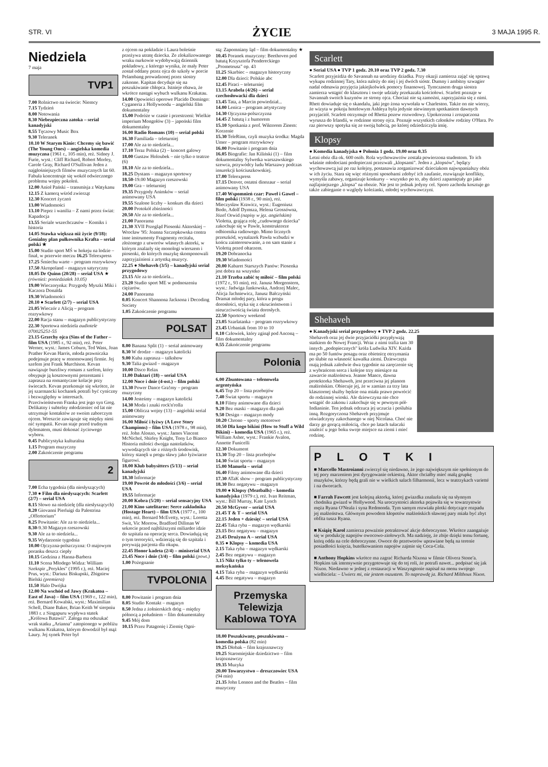STR. VI ŻYCIE 3 MAJA 1995 R.
Niedziela
7 maja
TVP1
7.00 Rolnictwo na świecie: Niemcy
7.15 Tydzień
8.00 Notowania
8.30 Niebezpieczna zatoka – serial kanadyjski
8.55 Tęczowy Music Box
9.30 Teleranek
10.10 W Starym Kinie: Chcemy się bawić (The Young Ones) – angielska komedia muzyczna (1961 r., 105 min), reż. Sidney J. Furie, wyst.: Cliff Richard, Robert Morley, Carole Gray, Richard O'Sullivan Jeden z najgłośniejszych filmów muzycznych lat 60. Fabuła koncentruje się wokół odwiecznego problemu wojny pokoleń.
12.00 Anioł Pański – transmisja z Watykanu
12.15 Z kamerą wśród zwierząt
12.30 Koncert życzeń
13.00 Wiadomości
13.10 Pieprz i wanilia – Z nami przez świat: Kapadocja
13.55 Seriale wszechczasów – Komiks i historia
14.05 Stawka większa niż życie (9/18): Genialny plan pułkownika Krafta – serial polski ★
15.00 Studio sport MŚ w hokeju na lodzie – finał, w przerwie meczu 16.25 Teleexpress
17.25 Śmiechu warte – program rozrywkowy
17.50 Akropoland – magazyn satyryczny
18.05 Dr Quinn (20/28) – serial USA ★ (również: poniedziałek 10.05)
19.00 Wieczorynka: Przygody Myszki Miki i Kaczora Donalda
19.30 Wiadomości
20.10 ● Scarlett (2/7) – serial USA
21.05 Wieczór z Alicją – program rozrywkowy
22.00 Racja stanu – magazyn publicystyczny
22.30 Sportowa niedziela audiotele 070025251-55
23.15 Grzechy ojca (Sins of the Father – film USA (1985 r., 92 min), reż. Peter Werner, wyst.: James Coburn, Ted Wass, Joan Prather Kevan Harris, młoda prawniczka podejmuje pracę w renomowanej firmie. Jej szefem jest Frank Murchison. Kevan nawiązuje burzliwy romans z szefem, który obsypuje ją kosztownymi prezentami i zaprasza na romantyczne kolacje przy świecach. Kevan przekonuje się wkrótce, że jej szarmancki kochanek potrafi być cyniczny i bezwzględny w interesach. Przeciwieństwem Franka jest jego syn Greg. Delikatny i subtelny młodzieniec od lat nie utrzymuje kontaktów ze swoim zaborczym ojcem. Wreszcie zawiązuje się między nimi nić sympatii. Kevan staje przed trudnym dylematem, musi dokonać życiowego wyboru.
0.45 Publicystyka kulturalna
1.15 Program muzyczny
2.00 Zakończenie programu
2
7.00 Echa tygodnia (dla niesłyszących)
7.30 ● Film dla niesłyszących: Scarlett (2/7) – serial USA
8.15 Słowo na niedzielę (dla niesłyszących)
8.20 Giovanni Pierluigi da Palestrina „Offertorium"
8.25 Powitanie: Ale za to niedziela...
8.30-9.30 Magazyn rzeszowski
9.30 Ale za to niedziela...
9.35 Wydarzenie tygodnia
10.00 Ojczyzna-polszczyzna: O majowym poranku deszcz ciepły
10.15 Godzina z Hanna-Barbera
11.10 Scena Młodego Widza: William Szekspir „Perykles" (1995 r.), reż. Maciej Prus, wyst.: Dariusz Biskupski, Zbigniew Bielski (premiera)
11.50 Halo Dwójka
12.00 Na wschód od Jawy (Krakatoa – East of Java) – film USA (1969 r., 122 min), reż. Bernard Kowalski, wyst.: Maximilian Schell, Diane Baker, Brian Keith W sierpniu 1883 r. z Singapuru wypływa statek „Królowa Batawii". Załoga ma odszukać wrak statku „Arianna" zatopionego w pobliżu wulkanu Krakatoa, którym dowodził był mąż Laury. Jej synek Peter był
z ojcem na pokładzie i Laura boleśnie przeżywa utratę dziecka. Ze zlokalizowanego wraku nurkowie wydobywają dziennik pokładowy, z którego wynika, że mały Peter został oddany przez ojca do szkoły w porcie Pelambang prowadzonej przez siostry zakonne. Kapitan decyduje się na poszukiwanie chłopca. Istnieje obawa, że wkrótce nastąpi wybuch wulkanu Krakatau.
14.00 Opowieści operowe Placido Domingo: Cyganeria z Hollywoodu – angielski film dokumentalny
15.00 Podróże w czasie i przestrzeni: Wielkie imperium Mongołów (3) – japoński film dokumentalny
16.00 Radio Romans (10) – serial polski
16.30 Familiada – teleturniej
17.00 Ale za to niedziela...
17.10 Teraz Polska (2) – koncert galowy
18.00 Gustaw Holoubek – nie tylko o teatrze (6)
18.10 Ale za to niedziela...
18.25 Dystans – magazyn sportowy
18.50-19.00 Magazyn rzeszowski
19.00 Gra – teleturniej
19.35 Przygody Animków – serial animowany USA
19.55 Szalone liczby – konkurs dla dzieci
20.00 Protokół zbieżności
20.50 Ale za to niedziela...
21.00 Panorama
21.30 XVII Przegląd Piosenki Aktorskiej – Wrocław '95: Joanna Szczepkowska contra inne instrumenty Fragmenty recitalu, złożonego z utworów własnych aktorki, w którym znalazły się monologi wierszem i piosenki, do których muzykę skomponowali zaprzyjaźnieni z artystką muzycy.
22.25 ● Shehaveh (3/5) – kanadyjski serial przygodowy
23.15 Ale za to niedziela...
23.20 Studio sport ME w podnoszeniu ciężarów.
24.00 Panorama
0.05 Koncert Shannona Jacksona i Decoding Society
1.05 Zakończenie programu
POLSAT
8.00 Banana Split (1) – serial animowany
8.30 W drodze – magazyn katolicki
9.00 Kuba zaprasza – talkshow
9.30 Talia gwiazd – magazyn
10.00 Disco Relax
11.00 Daktari (18) – serial USA
12.00 Noce i dnie (4-ost.) – film polski
13.30 Power Dance Gra!my – program muzyczny
14.00 Jesteśmy – magazyn katolicki
14.30 Moda i znaki rock'n'rolla
15.00 Oblicza wojny (13) – angielski serial animowany
16.00 Miłość i łyżwy (A Love Story Champions) – film USA (1978 r., 98 min), reż. John Alonzo, wyst.: James Vincent McNichol, Shirley Knight, Tony Lo Bianco Historia miłości dwojga nastolatków, wywodzących sie z różnych środowisk, którzy stanęli u progu sławy jako łyżwiarze figurowi.
18.00 Klub babysitters (5/13) – serial kanadyjski
18.30 Informacje
19.00 Powrót do młodości (3/6) – serial USA
19.55 Informacje
20.00 Kobra (5/20) – serial sensacyjny USA
21.00 Kino satelitarne: Serce zakładnika (Hostage Heart) – film USA (1977 r., 100 min), reż. Bernard McEvetty, wyst.: Loretta Swit, Vic Morrow, Bradford Dillman W sekrecie przed najbliższymi miliarder idzie do szpitala na operację serca. Dowiadują się o tym terroryści, wdzierają się do szpitala i porywają pacjenta dla okupu.
22.45 Honor kadeta (2/4) – miniserial USA
23.45 Noce i dnie (3/4) – film polski (powt.)
1.00 Pożegnanie
TVPOLONIA
8.00 Powitanie i program dnia
8.05 Studio Kontakt – magazyn
8.50 Jedna z żołnierskich dróg – między północą a południem – film dokumentalny
9.45 Mój dom
10.15 Przez Patagonię i Ziemię Ogni-
stą: Zapomniany ląd – film dokumentalny ★
10.45 Poranek muzyczny: Beethoven pod batutą Krzysztofa Pendereckiego „Prometeusz" op. 43
11.25 Skarbiec – magazyn historyczny
12.00 Dla dzieci: Polskie abc
12.45 Piraci – teleturniej
13.15 Arabela (4/26) – serial czechosłowacki dla dzieci
13.45 Tata, a Marcin powiedział...
14.00 Lenica – program artystyczny
14.30 Ojczyzna-polszczyzna
14.45 Z batutą i z humorem
15.10 Spotkania z prof. Wiktorem Zinem: Korzenie
15.30 TeleRinn, czyli muzyka środka: Magda Umer – program rozrywkowy
16.00 Powitanie i program dnia
16.05 Biografie: Jan Kiliński (1) – film dokumentalny Sylwetka warszawskiego szewca, przywódcy ludu Warszawy podczas insurekcji kościuszkowskiej.
17.00 Teleexpress
17.15 Denver, ostatni dinozaur – serial animowany USA
17.40 Wspomnień czar: Paweł i Gawel – film polski (1938 r., 90 min), reż. Mieczysław Krawicz, wyst.: Eugeniusz Bodo, Adolf Dymsza, Helena Grossówna, Józef Orwid (napisy w jęz. angielskim) Violetta, grająca rolę „cudownego dziecka" zakochuje się w Pawle, konstruktorze odbiornika radiowego. Mimo licznych przeszkód, wynalazek Pawła wzbudzi w końcu zainteresowanie, a on sam stanie z Violettą przed ołtarzem.
19.20 Dobranocka
19.30 Wiadomości
20.00 Kabaret Starszych Panów: Piosenka jest dobra na wszystko
21.10 Trzeba zabić tę miłość – film polski (1972 r., 93 min), reż. Janusz Morgenstern, wyst.: Jadwiga Jankowska, Andrzej Malec, Alicja Jachniewicz, Janusz Bałczyński Dramat młodej pary, która u progu dorosłości, styka się z okrucieństwem i nieuczciwością świata dorosłych.
22.50 Sportowy weekend
23.05 Szarlatanka – program rozrywkowy
23.45 Urbaniak from 10 to 10
0.10 Człowiek, który zginął pod Anconą – film dokumentalny
0.55 Zakończenie programu
Polonia
6.00 Zbuntowana – telenowela argentyńska
6.45 Top 20 – lista przebojów
7.40 Świat sportu – magazyn
8.10 Filmy animowane dla dzieci
9.20 Bez maski – magazyn dla pań
9.50 Design – magazyn mody
10.20 Chrono – sporty motorowe
10.50 Dla kogo bikini (How to Stuff a Wild Bikini) – komedia USA (1965 r.), reż. William Asher, wyst.: Frankie Avalon, Annette Funicelli
12.30 Dokument
13.30 Top 20 – lista przebojów
14.30 Świat sportu – magazyn
15.00 Manuela – serial
16.40 Filmy animowane dla dzieci
17.30 ATaK show – program publicystyczny
18.30 Bez negatywu – magazyn
19.00 ● Klopsy (Meatballs) – komedia kanadyjska (1979 r.), reż. Ivan Reitman, wyst.: Bill Murray, Kate Lynch
20.50 McGyver – serial USA
21.45 T & T – serial USA
22.15 Jeden + dziesięć – serial USA
22.45 Taka ryba – magazyn wędkarski
23.15 Bez negatywu – magazyn
23.45 Drużyna A – serial USA
0.35 ● Klopsy – komedia USA
2.15 Taka ryba – magazyn wędkarski
2.45 Bez negatywu – magazyn
3.15 Nikt tylko ty – telenowela meksykańska
4.15 Taka ryba – magazyn wędkarski
4.45 Bez negatywu – magazyn
Przemyska Telewizja Kablowa TOYA
18.00 Poszukiwany, poszukiwana – komedia polska (82 min)
19.25 Dłobak – film krajoznawczy
19.25 Staromiejskie dziedzictwo – film krajoznawczy
19.35 Muzyka
20.00 Towarzystwo – dreszczowiec USA (94 min)
21.35 John Lennon and the Beatles – film muzyczny
Scarlett
● Serial USA ● TVP 1 godz. 20.10 oraz TVP 2 godz. 7.30
Scarlett przyjeżdża do Savannah na urodziny dziadka. Przy okazji zamierza zająć się sprawą wykupu rodzinnej Tary, która należy do niej i jej dwóch sióstr. Dumny i ambitny szwagier nadal odmawia przyjęcia jakiejkolwiek pomocy finansowej. Tymczasem druga siostra zamierza wstąpić do klasztoru i swoje udziały przekazała kościołowi. Scarlett poznaje w Savannah swoich kuzynów ze strony ojca. Chociaż nie są zamożni, zaprzyjaźnia się z nimi.
Rhett dowiaduje się o skandalu, jaki jego żona wywołała w Charleston. Także on nie wierzy, że wizyta w pokoju hotelowym Ashleya była jedynie niewinnym spotkaniem dawnych przyjaciół. Scarlett otrzymuje od Rhetta pozew rozwodowy. Upokorzona i zrozpaczona wyrusza do Irlandii, w rodzinne strony ojca. Poznaje wszystkich członków rodziny O'Hara. Po raz pierwszy spotyka się ze swoją babcią, po której odziedziczyła imię.
Klopsy
● Komedia kanadyjska ● Polonia 1 godz. 19.00 oraz 0.35
Letni obóz dla ok. 600 osób. Rola wychowawców została powierzona studentom. To ich właśnie młodociani podopieczni przezwali „klopsami". Jeden z „klopsów", będący wychowawcą już po raz kolejny, postanawia zorganizować dzieciakom najwspanialszy obóz w ich życiu. Stara się więc różnymi sposobami zdobyć ich zaufanie, rozwiązuje konflikty, wymyśla zabawy, organizuje konkursy – wszystko po to, aby dzieci zapamiętały go jako najfajniejszego „klopsa" na obozie. Nie jest to jednak jedyny cel. Sporo zachodu kosztuje go także zabieganie o względy koleżanki, młodej wychowawczyni.
Shehaveh
● Kanadyjski serial przygodowy ● TVP 2 godz. 22.25
Shehaveh oraz jej dwie przyjaciółki przypływają statkiem do Nowej Francji. Wraz z nimi trafia tam 30 innych „podopiecznych" króla Ludwika XIV. Każda ma po 50 funtów posagu oraz obietnicę otrzymania po ślubie na własność kawałka ziemi. Dziewczęta mają jednak zaledwie dwa tygodnie na zaręczenie się z wybrańcem serca i kolejne trzy miesiące na zawarcie małżeństwa. Jeanne Mance, dawna protektorka Shehaweh, jest przeciwna jej planom małżeńskim. Obiecuje jej, że w zamian za trzy lata klasztornej służby będzie ona miała prawo powrócić do rodzinnej wioski. Ale dziewczyna nie chce wstąpić do zakonu i zakochuje się w pewnym pół-Indianinie. Ten jednak odrzuca jej uczucia i poślubia inną. Rozgoryczona Shehaveh przyjmuje oświadczyny zakochanego w niej Nicolasa. Choć nie darzy go gorącą miłością, chce po latach tułaczki znaleźć u jego boku swoje miejsce na ziemi i mieć rodzinę.
PLOTKI
■ Marcello Mastroianni zwierzył się niedawno, że jego największym nie spełnionym do tej pory marzeniem jest dyrygowanie orkiestrą. Aktor chciałby mieć małą grupkę muzyków, którzy będą grali nie w wielkich salach filharmonii, lecz w teatrzykach varietté i na dworcach.
■ Farrah Fawcett jest kolejną aktorką, której gwiazdka znalazła się na słynnym chodniku gwiazd w Hollywood. Na uroczystości aktorka pojawiła się w towarzystwie męża Ryana O'Neala i syna Redmonda. Tym samym rozwiała plotki dotyczące rozpadu jej małżeństwa. Głównym powodem kłopotów małżeńskich sławnej pary miała być zbyt obfita tusza Ryana.
■ Książę Karol zamierza poważnie potraktować akcje dobroczynne. Wkrótce zaangażuje się w produkcję napojów owocowo-ziołowych. Ma nadzieję, że zbije dzięki temu fortunę, którą odda na cele dobroczynne. Owoce do przetworów uprawiane będą na terenie posiadłości księcia, butelkowaniem napojów zajmie się Coca-Cola.
■ Anthony Hopkins wkrótce ma zagrać Richarda Nixona w filmie Olivera Stone'a. Hopkins tak intensywnie przygotowuje się do tej roli, że potrafi nawet... podpisać się jak Nixon. Niedawno w jednej z restauracji w Waszyngtonie napisał na menu swojego wielbiciela: – Uwierz mi, nie jestem oszustem. To naprawdę ja. Richard Milthous Nixon.